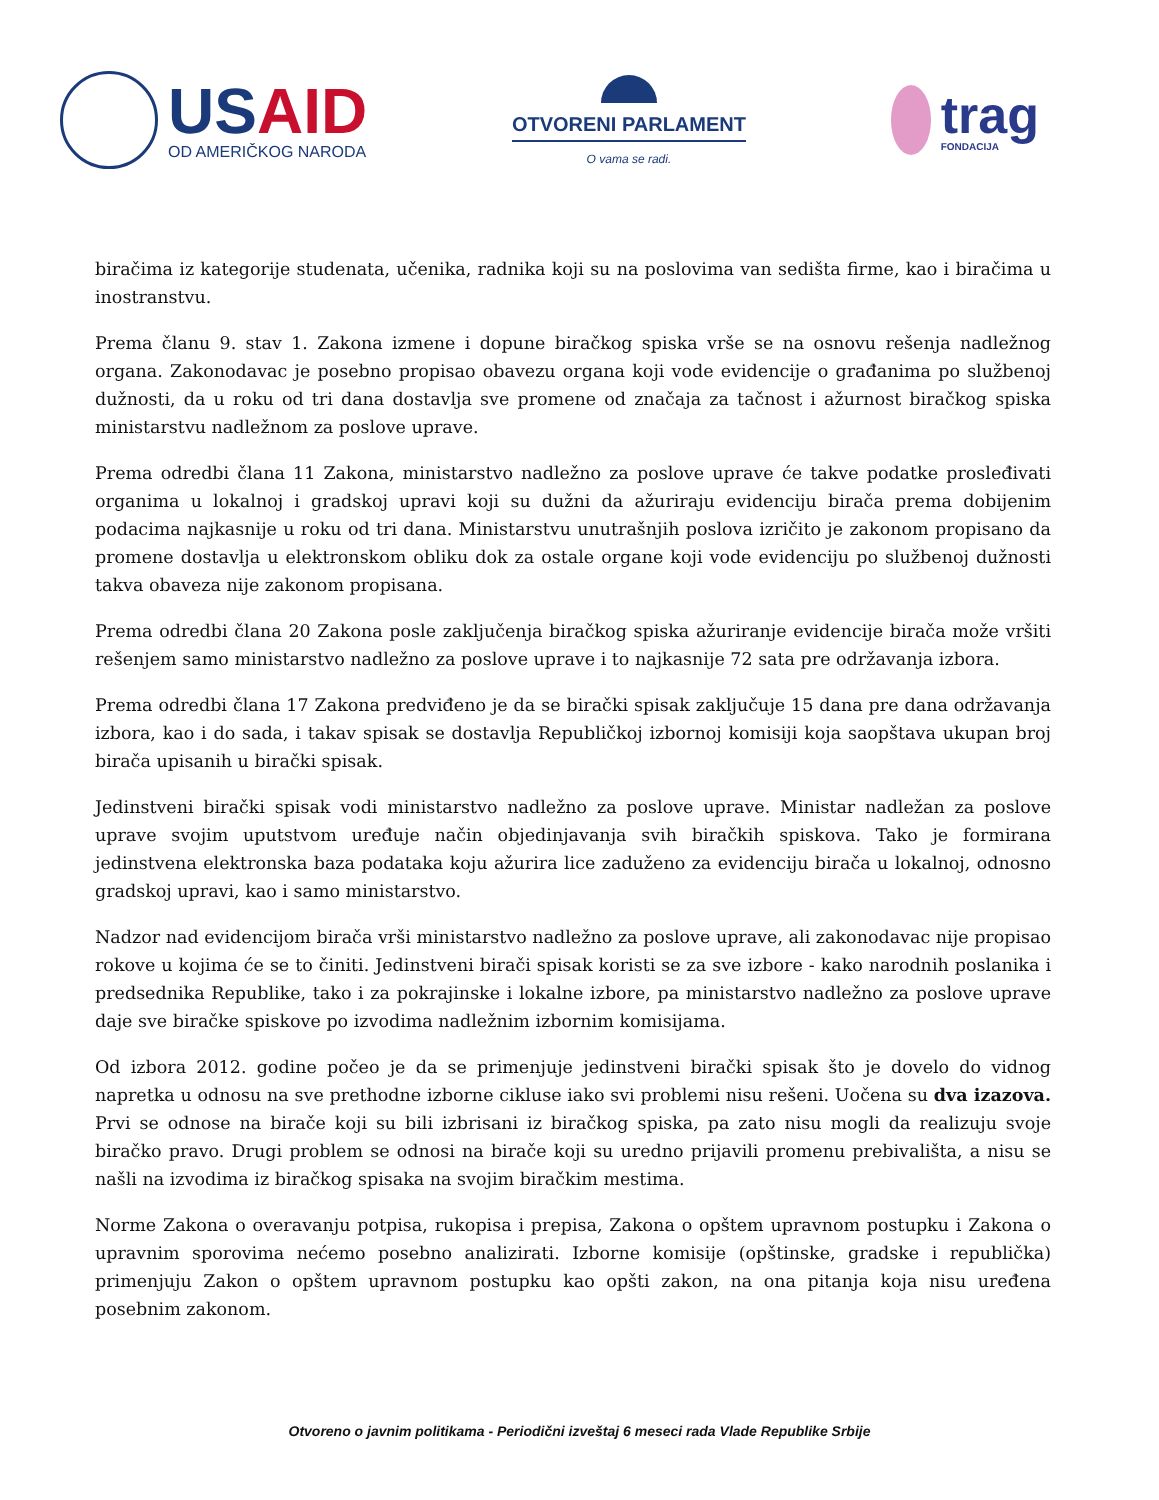USAID
OD AMERIČKOG NARODA
OTVORENI PARLAMENT
O vama se radi.
trag
FONDACIJA
biračima iz kategorije studenata, učenika, radnika koji su na poslovima van sedišta firme, kao i biračima u inostranstvu.
Prema članu 9. stav 1. Zakona izmene i dopune biračkog spiska vrše se na osnovu rešenja nadležnog organa. Zakonodavac je posebno propisao obavezu organa koji vode evidencije o građanima po službenoj dužnosti, da u roku od tri dana dostavlja sve promene od značaja za tačnost i ažurnost biračkog spiska ministarstvu nadležnom za poslove uprave.
Prema odredbi člana 11 Zakona, ministarstvo nadležno za poslove uprave će takve podatke prosleđivati organima u lokalnoj i gradskoj upravi koji su dužni da ažuriraju evidenciju birača prema dobijenim podacima najkasnije u roku od tri dana. Ministarstvu unutrašnjih poslova izričito je zakonom propisano da promene dostavlja u elektronskom obliku dok za ostale organe koji vode evidenciju po službenoj dužnosti takva obaveza nije zakonom propisana.
Prema odredbi člana 20 Zakona posle zaključenja biračkog spiska ažuriranje evidencije birača može vršiti rešenjem samo ministarstvo nadležno za poslove uprave i to najkasnije 72 sata pre održavanja izbora.
Prema odredbi člana 17 Zakona predviđeno je da se birački spisak zaključuje 15 dana pre dana održavanja izbora, kao i do sada, i takav spisak se dostavlja Republičkoj izbornoj komisiji koja saopštava ukupan broj birača upisanih u birački spisak.
Jedinstveni birački spisak vodi ministarstvo nadležno za poslove uprave. Ministar nadležan za poslove uprave svojim uputstvom uređuje način objedinjavanja svih biračkih spiskova. Tako je formirana jedinstvena elektronska baza podataka koju ažurira lice zaduženo za evidenciju birača u lokalnoj, odnosno gradskoj upravi, kao i samo ministarstvo.
Nadzor nad evidencijom birača vrši ministarstvo nadležno za poslove uprave, ali zakonodavac nije propisao rokove u kojima će se to činiti. Jedinstveni birači spisak koristi se za sve izbore - kako narodnih poslanika i predsednika Republike, tako i za pokrajinske i lokalne izbore, pa ministarstvo nadležno za poslove uprave daje sve biračke spiskove po izvodima nadležnim izbornim komisijama.
Od izbora 2012. godine počeo je da se primenjuje jedinstveni birački spisak što je dovelo do vidnog napretka u odnosu na sve prethodne izborne cikluse iako svi problemi nisu rešeni. Uočena su dva izazova. Prvi se odnose na birače koji su bili izbrisani iz biračkog spiska, pa zato nisu mogli da realizuju svoje biračko pravo. Drugi problem se odnosi na birače koji su uredno prijavili promenu prebivališta, a nisu se našli na izvodima iz biračkog spisaka na svojim biračkim mestima.
Norme Zakona o overavanju potpisa, rukopisa i prepisa, Zakona o opštem upravnom postupku i Zakona o upravnim sporovima nećemo posebno analizirati. Izborne komisije (opštinske, gradske i republička) primenjuju Zakon o opštem upravnom postupku kao opšti zakon, na ona pitanja koja nisu uređena posebnim zakonom.
Otvoreno o javnim politikama - Periodični izveštaj 6 meseci rada Vlade Republike Srbije